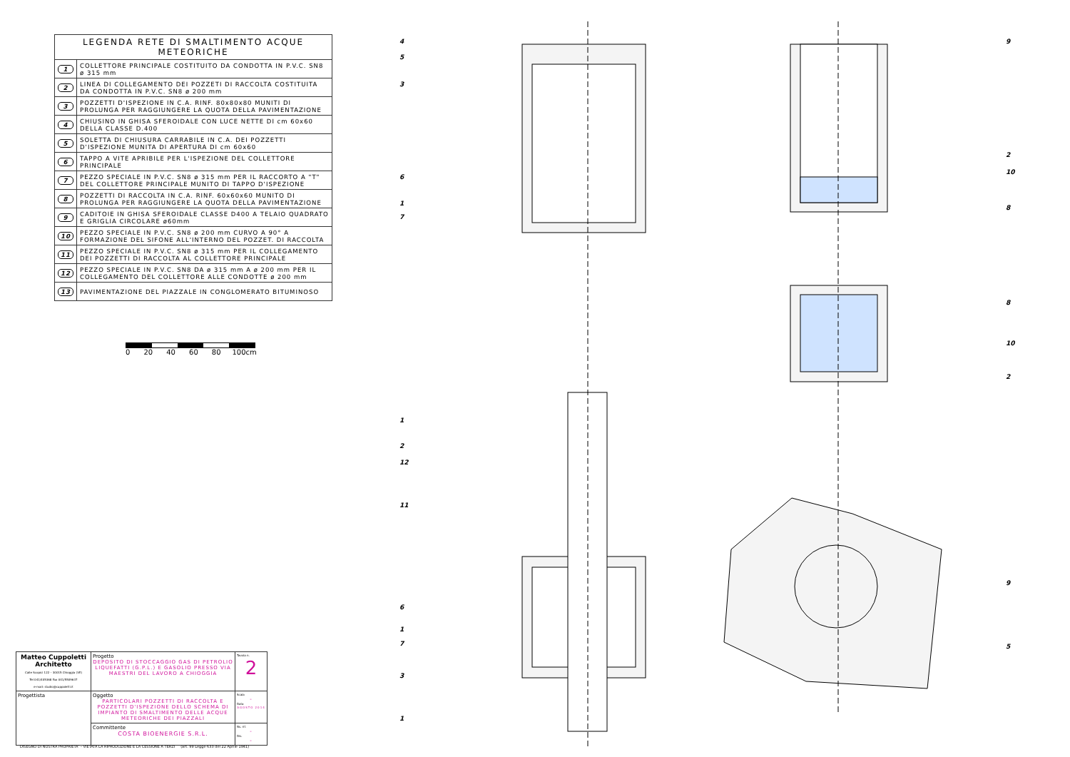| LEGENDA RETE DI SMALTIMENTO ACQUE METEORICHE | |
| --- | --- |
| 1 | COLLETTORE PRINCIPALE COSTITUITO DA CONDOTTA IN P.V.C. SN8 ø 315 mm |
| 2 | LINEA DI COLLEGAMENTO DEI POZZETI DI RACCOLTA COSTITUITA DA CONDOTTA IN P.V.C. SN8 ø 200 mm |
| 3 | POZZETTI D'ISPEZIONE IN C.A. RINF. 80x80x80 MUNITI DI PROLUNGA PER RAGGIUNGERE LA QUOTA DELLA PAVIMENTAZIONE |
| 4 | CHIUSINO IN GHISA SFEROIDALE CON LUCE NETTE DI cm 60x60 DELLA CLASSE D.400 |
| 5 | SOLETTA DI CHIUSURA CARRABILE IN C.A. DEI POZZETTI D'ISPEZIONE MUNITA DI APERTURA DI cm 60x60 |
| 6 | TAPPO A VITE APRIBILE PER L'ISPEZIONE DEL COLLETTORE PRINCIPALE |
| 7 | PEZZO SPECIALE IN P.V.C. SN8 ø 315 mm PER IL RACCORTO A "T" DEL COLLETTORE PRINCIPALE MUNITO DI TAPPO D'ISPEZIONE |
| 8 | POZZETTI DI RACCOLTA IN C.A. RINF. 60x60x60 MUNITO DI PROLUNGA PER RAGGIUNGERE LA QUOTA DELLA PAVIMENTAZIONE |
| 9 | CADITOIE IN GHISA SFEROIDALE CLASSE D400 A TELAIO QUADRATO E GRIGLIA CIRCOLARE ø60mm |
| 10 | PEZZO SPECIALE IN P.V.C. SN8 ø 200 mm CURVO A 90° A FORMAZIONE DEL SIFONE ALL'INTERNO DEL POZZET. DI RACCOLTA |
| 11 | PEZZO SPECIALE IN P.V.C. SN8 ø 315 mm PER IL COLLEGAMENTO DEI POZZETTI DI RACCOLTA AL COLLETTORE PRINCIPALE |
| 12 | PEZZO SPECIALE IN P.V.C. SN8 DA ø 315 mm A ø 200 mm PER IL COLLEGAMENTO DEL COLLETTORE ALLE CONDOTTE ø 200 mm |
| 13 | PAVIMENTAZIONE DEL PIAZZALE IN CONGLOMERATO BITUMINOSO |
0 20 40 60 80 100cm
4
5
3
6
1
7
9
2
10
8
8
10
2
1
2
12
11
6
1
7
3
1
9
5
| Matteo Cuppoletti Architetto Calle Scopici 122 – 30015 Chioggia (VE) Tel 041/405368 Fax 041/5509637 e-mail: studio@cuppoletti.it | Progetto DEPOSITO DI STOCCAGGIO GAS DI PETROLIO LIQUEFATTI (G.P.L.) E GASOLIO PRESSO VIA MAESTRI DEL LAVORO A CHIOGGIA | Tavola n. 2 |
| Progettista | Oggetto PARTICOLARI POZZETTI DI RACCOLTA E POZZETTI D'ISPEZIONE DELLO SCHEMA DI IMPIANTO DI SMALTIMENTO DELLE ACQUE METEORICHE DEI PIAZZALI | Scala - Data AGOSTO 2014 |
| | Committente COSTA BIOENERGIE S.R.L. | Ns. rif. - Dis. - |
DISEGNO DI NOSTRA PROPRIETA' – VIETATA LA RIPRODUZIONE E LA CESSIONE A TERZI (art. 99 Legge 633 del 22 Aprile 1941)